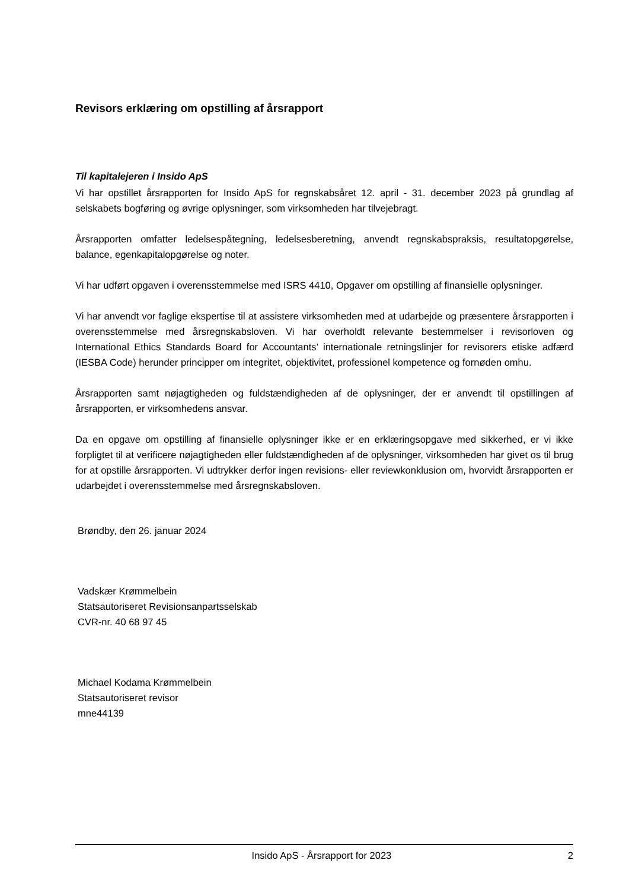Revisors erklæring om opstilling af årsrapport
Til kapitalejeren i Insido ApS
Vi har opstillet årsrapporten for Insido ApS for regnskabsåret 12. april - 31. december 2023 på grundlag af selskabets bogføring og øvrige oplysninger, som virksomheden har tilvejebragt.
Årsrapporten omfatter ledelsespåtegning, ledelsesberetning, anvendt regnskabspraksis, resultatopgørelse, balance, egenkapitalopgørelse og noter.
Vi har udført opgaven i overensstemmelse med ISRS 4410, Opgaver om opstilling af finansielle oplysninger.
Vi har anvendt vor faglige ekspertise til at assistere virksomheden med at udarbejde og præsentere årsrapporten i overensstemmelse med årsregnskabsloven. Vi har overholdt relevante bestemmelser i revisorloven og International Ethics Standards Board for Accountants’ internationale retningslinjer for revisorers etiske adfærd (IESBA Code) herunder principper om integritet, objektivitet, professionel kompetence og fornøden omhu.
Årsrapporten samt nøjagtigheden og fuldstændigheden af de oplysninger, der er anvendt til opstillingen af årsrapporten, er virksomhedens ansvar.
Da en opgave om opstilling af finansielle oplysninger ikke er en erklæringsopgave med sikkerhed, er vi ikke forpligtet til at verificere nøjagtigheden eller fuldstændigheden af de oplysninger, virksomheden har givet os til brug for at opstille årsrapporten. Vi udtrykker derfor ingen revisions- eller reviewkonklusion om, hvorvidt årsrapporten er udarbejdet i overensstemmelse med årsregnskabsloven.
Brøndby, den 26. januar 2024
Vadskær Krømmelbein
Statsautoriseret Revisionsanpartsselskab
CVR-nr. 40 68 97 45
Michael Kodama Krømmelbein
Statsautoriseret revisor
mne44139
Insido ApS - Årsrapport for 2023 2